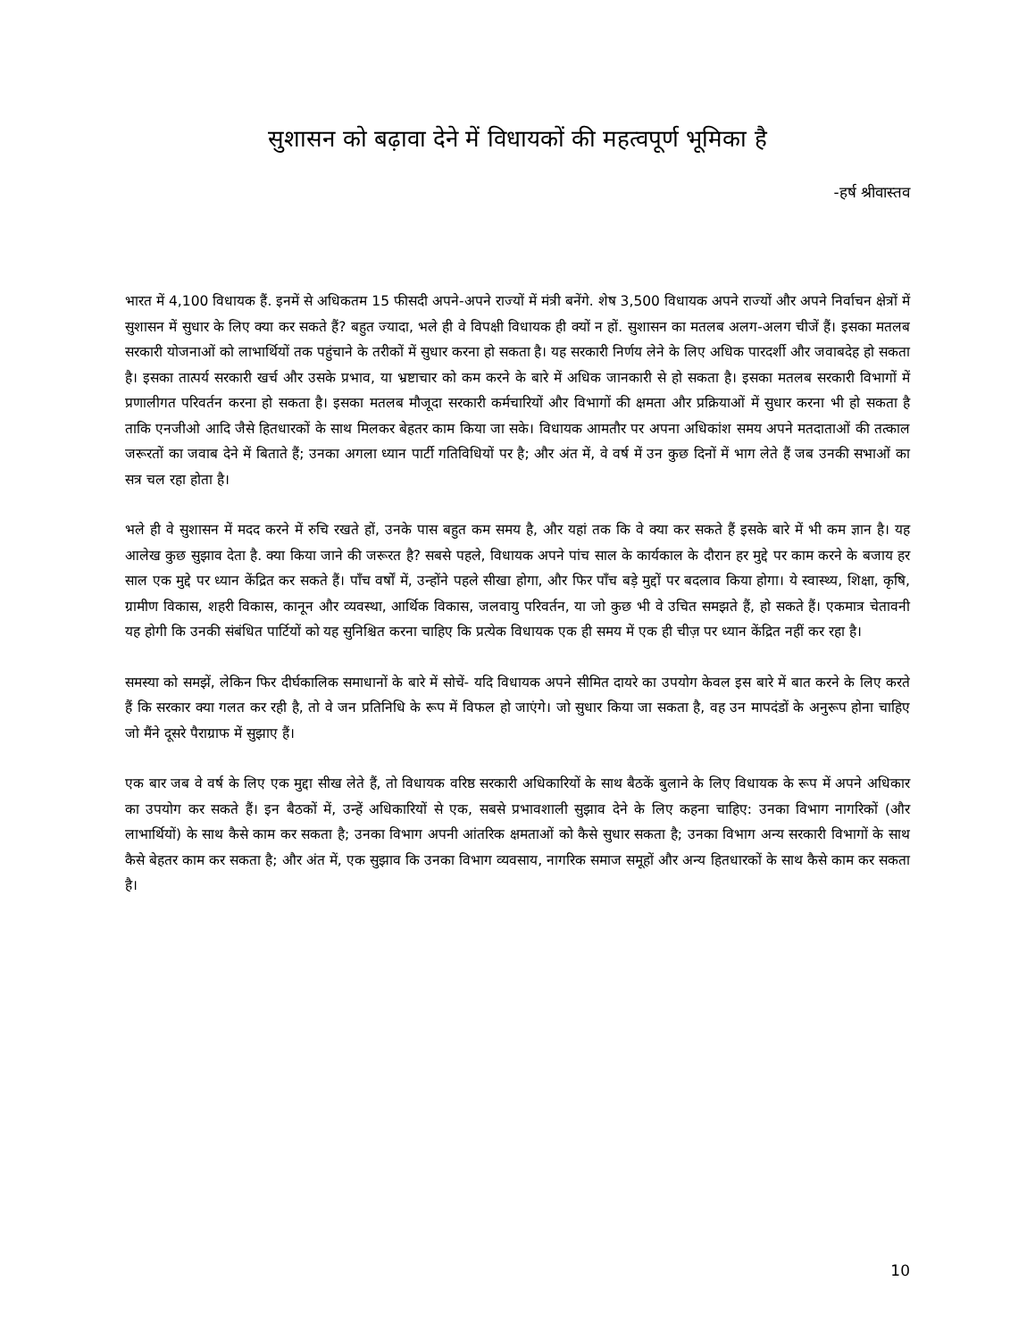सुशासन को बढ़ावा देने में विधायकों की महत्वपूर्ण भूमिका है
-हर्ष श्रीवास्तव
भारत में 4,100 विधायक हैं. इनमें से अधिकतम 15 फीसदी अपने-अपने राज्यों में मंत्री बनेंगे. शेष 3,500 विधायक अपने राज्यों और अपने निर्वाचन क्षेत्रों में सुशासन में सुधार के लिए क्या कर सकते हैं? बहुत ज्यादा, भले ही वे विपक्षी विधायक ही क्यों न हों. सुशासन का मतलब अलग-अलग चीजें हैं। इसका मतलब सरकारी योजनाओं को लाभार्थियों तक पहुंचाने के तरीकों में सुधार करना हो सकता है। यह सरकारी निर्णय लेने के लिए अधिक पारदर्शी और जवाबदेह हो सकता है। इसका तात्पर्य सरकारी खर्च और उसके प्रभाव, या भ्रष्टाचार को कम करने के बारे में अधिक जानकारी से हो सकता है। इसका मतलब सरकारी विभागों में प्रणालीगत परिवर्तन करना हो सकता है। इसका मतलब मौजूदा सरकारी कर्मचारियों और विभागों की क्षमता और प्रक्रियाओं में सुधार करना भी हो सकता है ताकि एनजीओ आदि जैसे हितधारकों के साथ मिलकर बेहतर काम किया जा सके। विधायक आमतौर पर अपना अधिकांश समय अपने मतदाताओं की तत्काल जरूरतों का जवाब देने में बिताते हैं; उनका अगला ध्यान पार्टी गतिविधियों पर है; और अंत में, वे वर्ष में उन कुछ दिनों में भाग लेते हैं जब उनकी सभाओं का सत्र चल रहा होता है।
भले ही वे सुशासन में मदद करने में रुचि रखते हों, उनके पास बहुत कम समय है, और यहां तक कि वे क्या कर सकते हैं इसके बारे में भी कम ज्ञान है। यह आलेख कुछ सुझाव देता है. क्या किया जाने की जरूरत है? सबसे पहले, विधायक अपने पांच साल के कार्यकाल के दौरान हर मुद्दे पर काम करने के बजाय हर साल एक मुद्दे पर ध्यान केंद्रित कर सकते हैं। पाँच वर्षों में, उन्होंने पहले सीखा होगा, और फिर पाँच बड़े मुद्दों पर बदलाव किया होगा। ये स्वास्थ्य, शिक्षा, कृषि, ग्रामीण विकास, शहरी विकास, कानून और व्यवस्था, आर्थिक विकास, जलवायु परिवर्तन, या जो कुछ भी वे उचित समझते हैं, हो सकते हैं। एकमात्र चेतावनी यह होगी कि उनकी संबंधित पार्टियों को यह सुनिश्चित करना चाहिए कि प्रत्येक विधायक एक ही समय में एक ही चीज़ पर ध्यान केंद्रित नहीं कर रहा है।
समस्या को समझें, लेकिन फिर दीर्घकालिक समाधानों के बारे में सोचें- यदि विधायक अपने सीमित दायरे का उपयोग केवल इस बारे में बात करने के लिए करते हैं कि सरकार क्या गलत कर रही है, तो वे जन प्रतिनिधि के रूप में विफल हो जाएंगे। जो सुधार किया जा सकता है, वह उन मापदंडों के अनुरूप होना चाहिए जो मैंने दूसरे पैराग्राफ में सुझाए हैं।
एक बार जब वे वर्ष के लिए एक मुद्दा सीख लेते हैं, तो विधायक वरिष्ठ सरकारी अधिकारियों के साथ बैठकें बुलाने के लिए विधायक के रूप में अपने अधिकार का उपयोग कर सकते हैं। इन बैठकों में, उन्हें अधिकारियों से एक, सबसे प्रभावशाली सुझाव देने के लिए कहना चाहिए: उनका विभाग नागरिकों (और लाभार्थियों) के साथ कैसे काम कर सकता है; उनका विभाग अपनी आंतरिक क्षमताओं को कैसे सुधार सकता है; उनका विभाग अन्य सरकारी विभागों के साथ कैसे बेहतर काम कर सकता है; और अंत में, एक सुझाव कि उनका विभाग व्यवसाय, नागरिक समाज समूहों और अन्य हितधारकों के साथ कैसे काम कर सकता है।
10